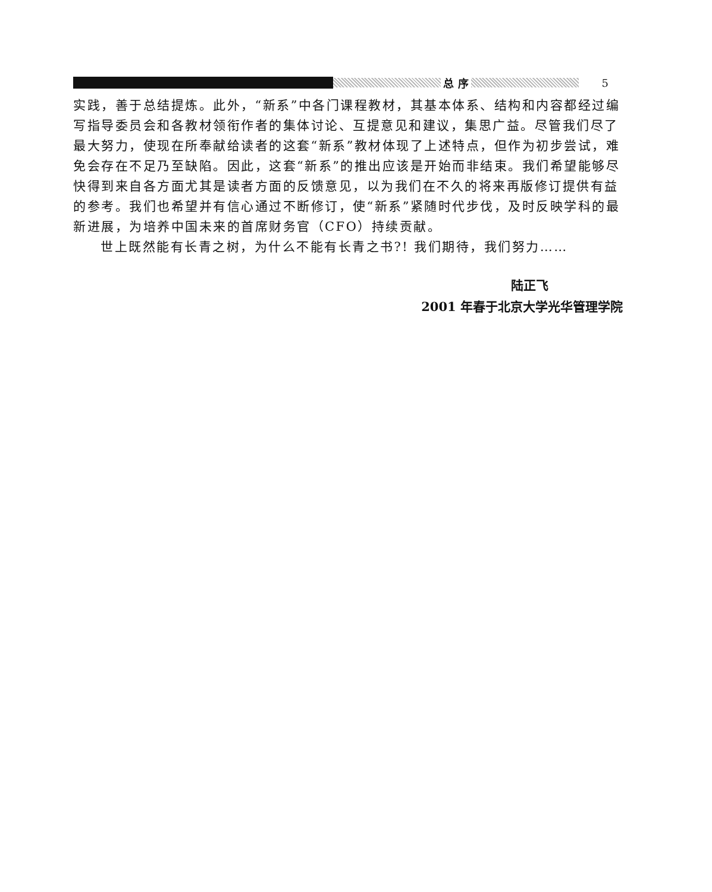总 序
5
实践，善于总结提炼。此外，“新系”中各门课程教材，其基本体系、结构和内容都经过编写指导委员会和各教材领衔作者的集体讨论、互提意见和建议，集思广益。尽管我们尽了最大努力，使现在所奉献给读者的这套“新系”教材体现了上述特点，但作为初步尝试，难免会存在不足乃至缺陷。因此，这套“新系”的推出应该是开始而非结束。我们希望能够尽快得到来自各方面尤其是读者方面的反馈意见，以为我们在不久的将来再版修订提供有益的参考。我们也希望并有信心通过不断修订，使“新系”紧随时代步伐，及时反映学科的最新进展，为培养中国未来的首席财务官（CFO）持续贡献。
世上既然能有长青之树，为什么不能有长青之书?! 我们期待，我们努力……
陆正飞
2001 年春于北京大学光华管理学院